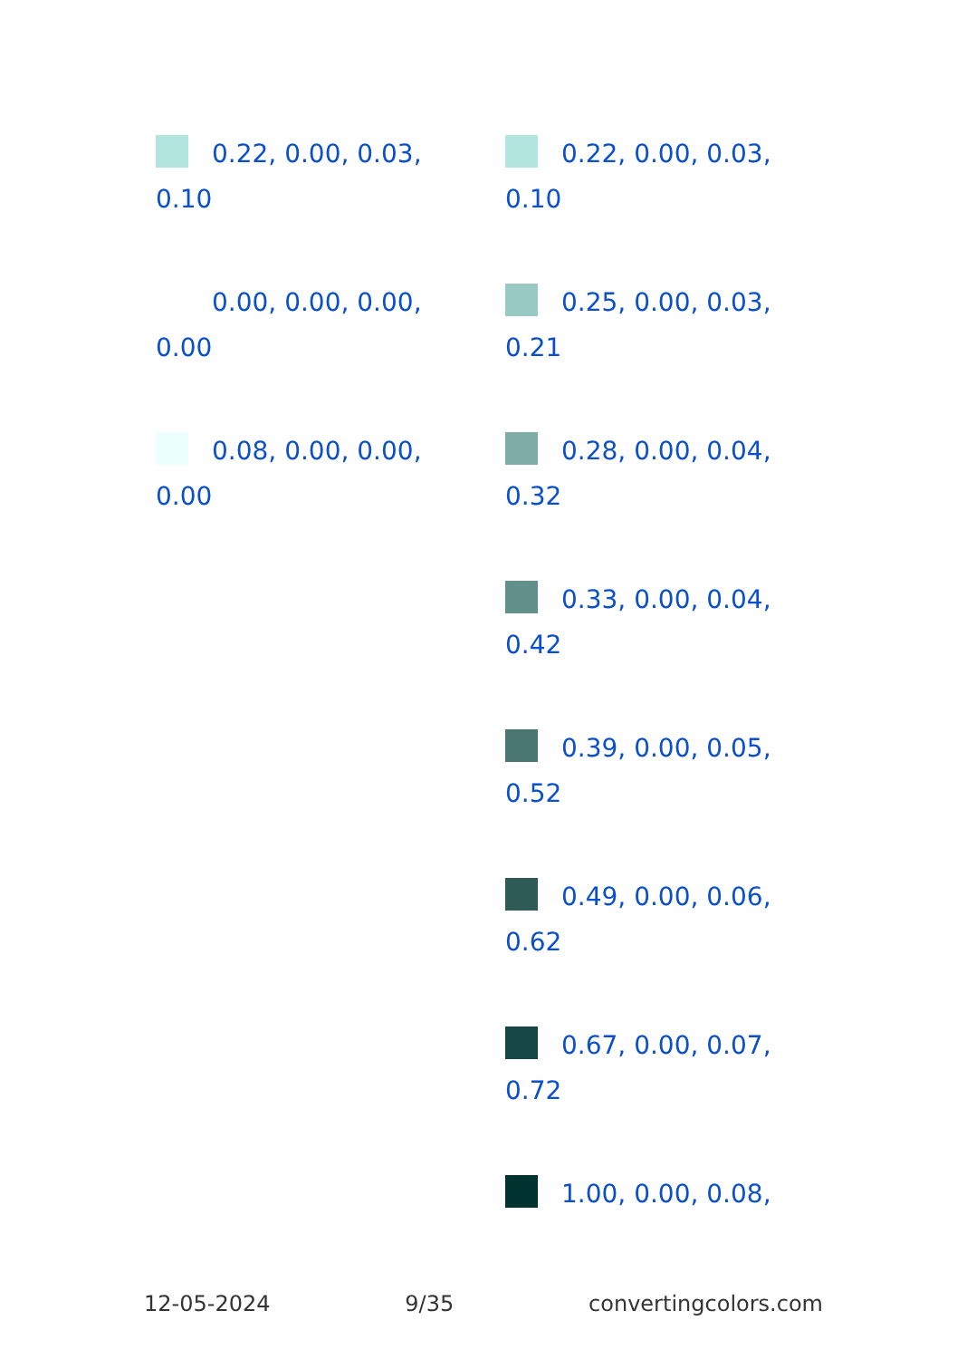0.22, 0.00, 0.03, 0.10
0.00, 0.00, 0.00, 0.00
0.08, 0.00, 0.00, 0.00
0.22, 0.00, 0.03, 0.10
0.25, 0.00, 0.03, 0.21
0.28, 0.00, 0.04, 0.32
0.33, 0.00, 0.04, 0.42
0.39, 0.00, 0.05, 0.52
0.49, 0.00, 0.06, 0.62
0.67, 0.00, 0.07, 0.72
1.00, 0.00, 0.08,
12-05-2024 9/35 convertingcolors.com